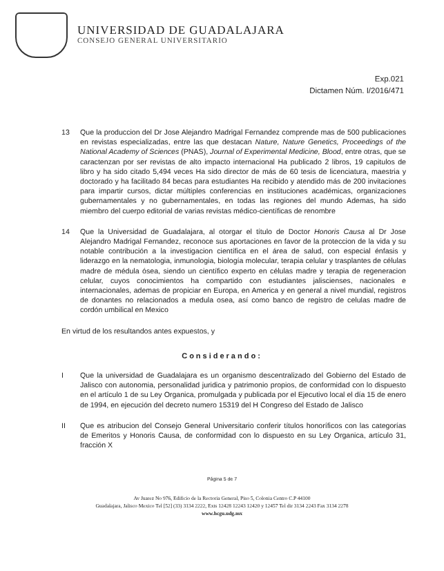UNIVERSIDAD DE GUADALAJARA
CONSEJO GENERAL UNIVERSITARIO
Exp.021
Dictamen Núm. I/2016/471
13 Que la produccion del Dr Jose Alejandro Madrigal Fernandez comprende mas de 500 publicaciones en revistas especializadas, entre las que destacan Nature, Nature Genetics, Proceedings of the National Academy of Sciences (PNAS), Journal of Experimental Medicine, Blood, entre otras, que se caractenzan por ser revistas de alto impacto internacional Ha publicado 2 libros, 19 capitulos de libro y ha sido citado 5,494 veces Ha sido director de más de 60 tesis de licenciatura, maestria y doctorado y ha facilitado 84 becas para estudiantes Ha recibido y atendido más de 200 invitaciones para impartir cursos, dictar múltiples conferencias en instituciones académicas, organizaciones gubernamentales y no gubernamentales, en todas las regiones del mundo Ademas, ha sido miembro del cuerpo editorial de varias revistas médico-científicas de renombre
14 Que la Universidad de Guadalajara, al otorgar el título de Doctor Honoris Causa al Dr Jose Alejandro Madrigal Fernandez, reconoce sus aportaciones en favor de la proteccion de la vida y su notable contribución a la investigacion científica en el área de salud, con especial énfasis y liderazgo en la nematologia, inmunologia, biología molecular, terapia celular y trasplantes de células madre de médula ósea, siendo un científico experto en células madre y terapia de regeneracion celular, cuyos conocimientos ha compartido con estudiantes jaliscienses, nacionales e internacionales, ademas de propiciar en Europa, en America y en general a nivel mundial, registros de donantes no relacionados a medula osea, así como banco de registro de celulas madre de cordón umbilical en Mexico
En virtud de los resultandos antes expuestos, y
Considerando:
I Que la universidad de Guadalajara es un organismo descentralizado del Gobierno del Estado de Jalisco con autonomia, personalidad juridica y patrimonio propios, de conformidad con lo dispuesto en el artículo 1 de su Ley Organica, promulgada y publicada por el Ejecutivo local el día 15 de enero de 1994, en ejecución del decreto numero 15319 del H Congreso del Estado de Jalisco
II Que es atribucion del Consejo General Universitario conferir títulos honoríficos con las categorías de Emeritos y Honoris Causa, de conformidad con lo dispuesto en su Ley Organica, artículo 31, fracción X
Página 5 de 7
Av Juarez No 976, Edificio de la Rectoria General, Piso 5, Colonia Centro C.P 44100
Guadalajara, Jalisco Mexico Tel [52] (33) 3134 2222, Exts 12428 12243 12420 y 12457 Tel dir 3134 2243 Fax 3134 2278
www.hcgu.udg.mx